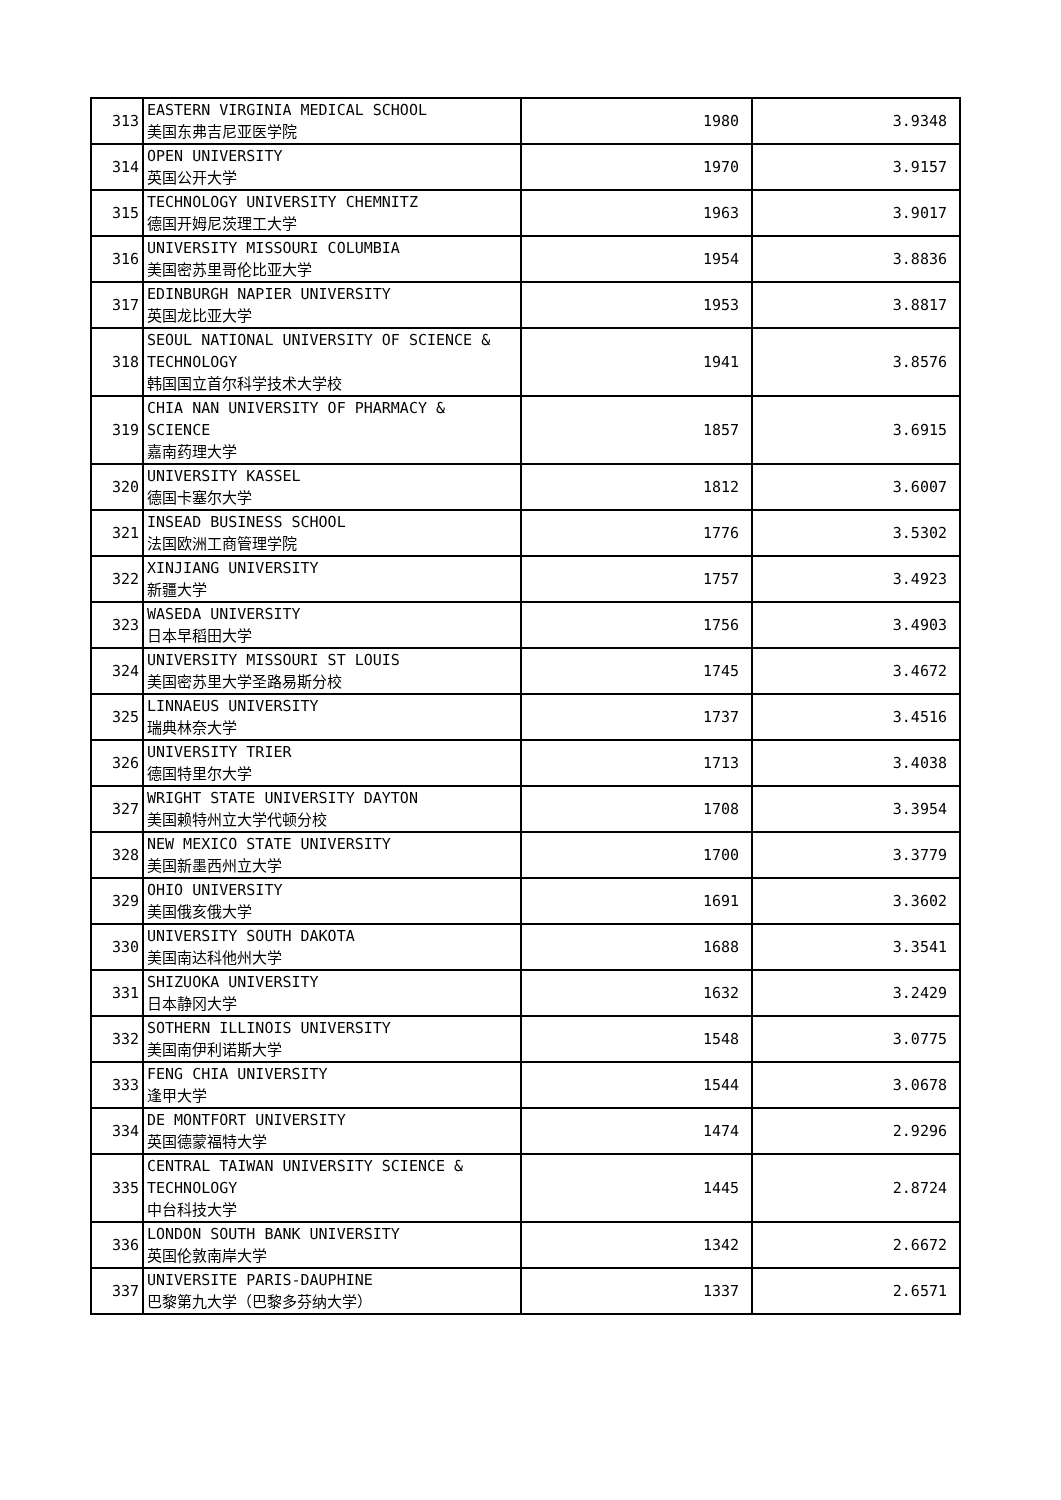| 313 | EASTERN VIRGINIA MEDICAL SCHOOL 美国东弗吉尼亚医学院 | 1980 | 3.9348 |
| 314 | OPEN UNIVERSITY 英国公开大学 | 1970 | 3.9157 |
| 315 | TECHNOLOGY UNIVERSITY CHEMNITZ 德国开姆尼茨理工大学 | 1963 | 3.9017 |
| 316 | UNIVERSITY MISSOURI COLUMBIA 美国密苏里哥伦比亚大学 | 1954 | 3.8836 |
| 317 | EDINBURGH NAPIER UNIVERSITY 英国龙比亚大学 | 1953 | 3.8817 |
| 318 | SEOUL NATIONAL UNIVERSITY OF SCIENCE & TECHNOLOGY 韩国国立首尔科学技术大学校 | 1941 | 3.8576 |
| 319 | CHIA NAN UNIVERSITY OF PHARMACY & SCIENCE 嘉南药理大学 | 1857 | 3.6915 |
| 320 | UNIVERSITY KASSEL 德国卡塞尔大学 | 1812 | 3.6007 |
| 321 | INSEAD BUSINESS SCHOOL 法国欧洲工商管理学院 | 1776 | 3.5302 |
| 322 | XINJIANG UNIVERSITY 新疆大学 | 1757 | 3.4923 |
| 323 | WASEDA UNIVERSITY 日本早稻田大学 | 1756 | 3.4903 |
| 324 | UNIVERSITY MISSOURI ST LOUIS 美国密苏里大学圣路易斯分校 | 1745 | 3.4672 |
| 325 | LINNAEUS UNIVERSITY 瑞典林奈大学 | 1737 | 3.4516 |
| 326 | UNIVERSITY TRIER 德国特里尔大学 | 1713 | 3.4038 |
| 327 | WRIGHT STATE UNIVERSITY DAYTON 美国赖特州立大学代顿分校 | 1708 | 3.3954 |
| 328 | NEW MEXICO STATE UNIVERSITY 美国新墨西州立大学 | 1700 | 3.3779 |
| 329 | OHIO UNIVERSITY 美国俄亥俄大学 | 1691 | 3.3602 |
| 330 | UNIVERSITY SOUTH DAKOTA 美国南达科他州大学 | 1688 | 3.3541 |
| 331 | SHIZUOKA UNIVERSITY 日本静冈大学 | 1632 | 3.2429 |
| 332 | SOTHERN ILLINOIS UNIVERSITY 美国南伊利诺斯大学 | 1548 | 3.0775 |
| 333 | FENG CHIA UNIVERSITY 逢甲大学 | 1544 | 3.0678 |
| 334 | DE MONTFORT UNIVERSITY 英国德蒙福特大学 | 1474 | 2.9296 |
| 335 | CENTRAL TAIWAN UNIVERSITY SCIENCE & TECHNOLOGY 中台科技大学 | 1445 | 2.8724 |
| 336 | LONDON SOUTH BANK UNIVERSITY 英国伦敦南岸大学 | 1342 | 2.6672 |
| 337 | UNIVERSITE PARIS-DAUPHINE 巴黎第九大学（巴黎多芬纳大学） | 1337 | 2.6571 |